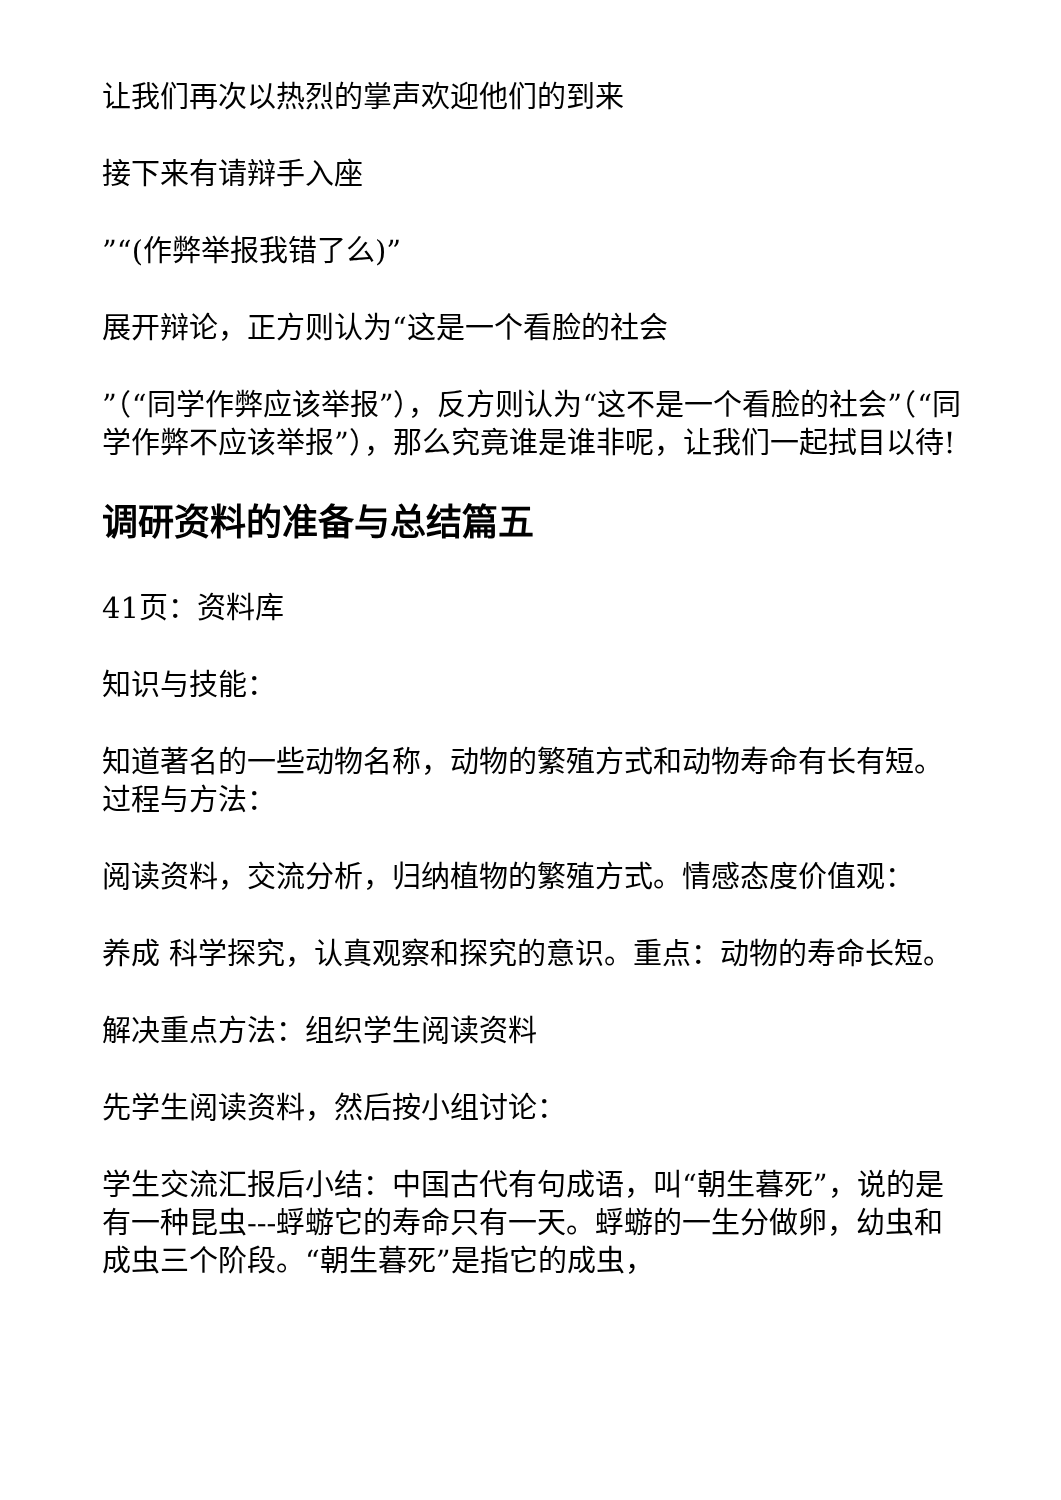让我们再次以热烈的掌声欢迎他们的到来
接下来有请辩手入座
”“(作弊举报我错了么)”
展开辩论，正方则认为“这是一个看脸的社会
”（“同学作弊应该举报”），反方则认为“这不是一个看脸的社会”（“同学作弊不应该举报”），那么究竟谁是谁非呢，让我们一起拭目以待!
调研资料的准备与总结篇五
41页：资料库
知识与技能：
知道著名的一些动物名称，动物的繁殖方式和动物寿命有长有短。过程与方法：
阅读资料，交流分析，归纳植物的繁殖方式。情感态度价值观：
养成 科学探究，认真观察和探究的意识。重点：动物的寿命长短。
解决重点方法：组织学生阅读资料
先学生阅读资料，然后按小组讨论：
学生交流汇报后小结：中国古代有句成语，叫“朝生暮死”，说的是有一种昆虫---蜉蝣它的寿命只有一天。蜉蝣的一生分做卵，幼虫和成虫三个阶段。“朝生暮死”是指它的成虫，